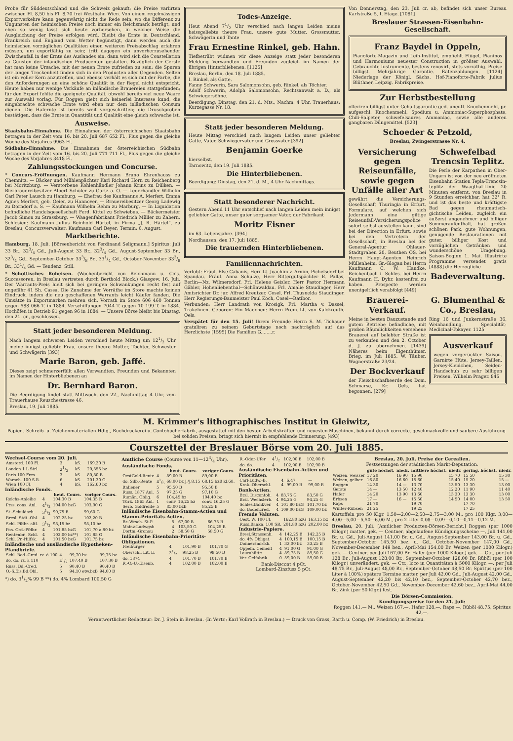Probe für Süddeutschland und die Schweiz gekauft; die Preise variirten zwischen Fl. 8,50 bis Fl. 8,70 frei Westbahn Wien. Von einem regelmässigen Exportverkehre kann gegenwärtig nicht die Rede sein, wo die Differenz zu Ungunsten der heimischen Preise noch immer ein Reichsmark beträgt, und eben so wenig lässt sich heute vorhersehen, in welcher Weise die Ausgleichung der Preise erfolgen wird. Bleibt die Ernte in Deutschland, Frankreich und England vom Wetter begünstigt, dann werden auch die heimischen vorzüglichen Qualitäten einen weiteren Preisabschlag erfahren müssen, um exportfähig zu sein; tritt dagegen ein unvorherzusehender Zwischenfall in der Ernte des Auslandes ein, dann wird sich die Constellation zu Gunsten der inländischen Producenten gestalten. Bezüglich der Gerste hat man keine Ursache, mit der neuen Ernte zufrieden zu sein; die Spuren der langen Trockenheit finden sich in den Producten aller Gegenden. Selten ist ein voller Kern anzutreffen, und ebenso verhält es sich mit der Farbe, die den Anforderungen an eine schöne Qualität in der Regel nicht entspricht. Heute haben nur wenige Verkäufe an inländische Brauereien stattgefunden; für den Export fehlte die geeignete Qualität, obwohl bereits viel neue Waare zur Auswahl vorlag. Für Roggen giebt sich keinerlei Interesse kund, die eingebrachte schwache Ernte wird eben nur dem inländischen Consum dienen. Die Hafernte ist bereits weit vorgeschritten; die Druschproben bestätigen, dass die Ernte in Quantität und Qualität eine gleich schwache ist.
Ausweise.
Staatsbahn-Einnahme. Die Einnahmen der österreichischen Staatsbahn betragen in der Zeit vom 16. bis 20. Juli 687 652 Fl., Plus gegen die gleiche Woche des Vorjahres 9963 Fl.
Südbahn-Einnahme. Die Einnahmen der österreichischen Südbahn betragen in der Zeit vom 16. bis 20. Juli 771 711 Fl., Plus gegen die gleiche Woche des Vorjahres 3418 Fl.
Zahlungsstockungen und Concurse.
* Concurs-Eröffnungen. Kaufmann Hermann Bruno Ehrenhauss zu Chemnitz. — Bäcker und Mühlenpächter Karl Richard Horn zu Reichenberg bei Moritzburg. — Verstorbene Kohlenhändler Johann Krins zu Dülken. — Bierbrauereibesitzer Albert Schüler zu Gartz a. O. — Lederhändler Wilhelm Carl Peter Lausch zu Hamburg. — Ehefrau des Kaufmanns A. Merfert, Emma Agnes Merfert, geb. Geier, zu Hannover. — Brauereibesitzer Georg Ladewig zu Dorndorf a. S. — Kaufmann Wilhelm Rehm zu Marburg. — In Liquidation befindliche Handelsgesellschaft Ferd. Kittel zu Schwiebus. — Bäckermeister Jacob Simon zu Strassburg. — Waagenfabrikant Friedrich Müller zu Zabern. Schlesien: Kaufmann Julius Reinhold Härtel, in Firma „J. R. Härtel“, zu Breslau; Concursverwalter: Kaufmann Carl Beyer; Termin: 6. August.
Marktberichte.
Hamburg, 18. Juli. [Börsenbericht von Ferdinand Seligmann.] Spiritus: Juli 33 Br., 323/4 Gd., Juli-August 33 Br., 323/4 Gd., August-September 33 Br., 323/4 Gd., September-October 333/8 Br., 331/4 Gd., October-November 333/8 Br., 331/4 Gd. — Tendenz: Still.
* Schottisches Roheisen. (Wochenbericht von Reichmann u. Co's. Successoren, in Breslau vertreten durch Berthold Block.) Glasgow, 16. Juli. Der Warrants-Preis hielt sich bei geringen Schwankungen recht fest auf ungefähr 41 Sh. Cassa. Die Zunahme der Vorräthe im Store machte keinen Eindruck, indem die neu geschaffenen Warrants leicht Käufer fanden. Die Umsätze in Exportmarken mehren sich. Vorrath im Store 606 460 Tonnen gegen 588 066 T. in 1884. Verschiffungen 7044 T. gegen 10 199 T. in 1884. Hochöfen in Betrieb 91 gegen 96 in 1884. — Unsere Börse bleibt bis Dinstag, den 21. cr., geschlossen.
Statt jeder besonderen Meldung.
Nach langem schweren Leiden verschied heute Mittag um 121/2 Uhr meine innigst geliebte Frau, unsere theure Mutter, Tochter, Schwester und Schwägerin [393]
Marie Baron, geb. Jaffé.
Dieses zeigt schmerzerfüllt allen Verwandten, Freunden und Bekannten im Namen der Hinterbliebenen an
Dr. Bernhard Baron.
Die Beerdigung findet statt Mittwoch, den 22., Nachmittag 4 Uhr, vom Trauerhause Reuschestrasse 46.
Breslau, 19. Juli 1885.
Todes-Anzeige.
Heut Abend 71/2 Uhr verschied nach langen Leiden meine heissgeliebte theure Frau, unsere gute Mutter, Grossmutter, Schwägerin und Tante
Frau Ernestine Rinkel, geb. Hahn.
Tiefbetrübt widmen wir diese Anzeige statt jeder besonderen Meldung Verwandten und Freunden zugleich im Namen der übrigen Hinterbliebenen. [1125]
Breslau, Berlin, den 18. Juli 1885.
I. Rinkel, als Gatte.
Fanny Schwerin, Sara Salomonsohn, geb. Rinkel, als Töchter.
Adolf Schwerin, Adolph Salomonsohn, Rechtsanwalt a. D., als Schwiegersöhne.
Beerdigung: Dinstag, den 21. d. Mts., Nachm. 4 Uhr. Trauerhaus: Kurzegasse Nr. 18.
Statt jeder besonderen Meldung.
Heute Mittag verschied nach langem Leiden unser geliebter Gatte, Vater, Schwiegervater und Grossvater [392]
Benjamin Goerke
hierselbst.
Tarnowitz, den 19. Juli 1885.
Die Hinterbliebenen.
Beerdigung: Dinstag, den 21. d. M., 4 Uhr Nachmittags.
Statt besonderer Nachricht.
Gestern Abend 11 Uhr entschlief nach langen Leiden mein innigst geliebter Gatte, unser guter sorgsamer Vater, der Fabrikant
Moritz Eisner
im 63. Lebensjahre. [394]
Nordhausen, den 17. Juli 1885.
Die trauernden Hinterbliebenen.
Familiennachrichten.
Verlobt: Fräul. Else Cabanis, Herr Lt. Joachim v. Arnim, Pichelsdorf bei Spandau. Fräul. Anna Schulze, Herr Rittergutspächter E. Pallas, Berlin—Nz. Wilmersdorf. Frl. Helene Geisler, Herr Pastor Hermann Gäbler, Hohenliebenthal—Schönwaldau. Frl. Amalie Staudinger, Herr Amtsrichter Dr. jur. Alfred Kreutzer, Cosel, Frl. Thusnelda Staudinger. Herr Regierungs-Baumeister Paul Koch, Cosel—Ratibor.
Verbunden: Herr Landrath von Krosigk, Frl. Martha v. Dassel, Trakehnen. Geboren: Ein Mädchen: Herrn Prem.-Lt. von Kalckreuth, Oels.
Verspätet für den 15. Juli! Ihrem Freunde Herrn S. M. Tichauer gratuliren zu seinem Geburtstage noch nachträglich auf das Herzlichste [1595] Die Familien G........r.
Von Donnerstag, den 23. Juli cr. ab, befindet sich unser Bureau Karlstraße 5, I. Etage. [1081]
Breslauer Strassen-Eisenbahn-Gesellschaft.
Franz Baydel in Oppeln,
Pianoforte-Magazin und Leih-Institut, empfiehlt Flügel, Pianinos und Harmoniums neuester Construction in größter Auswahl. Gebrauchte Instrumente, bestens renovirt, stets vorräthig. Preise billigst. Mehrjährige Garantie. Ratenzahlungen. [1124] Niederlage der Königl. Sächs. Hof-Pianoforte-Fabrik Julius Blüthner, Leipzig. Fabrikpreise.
Zur Herbstbestellung
offeriren billigst unter Gehaltsgarantie ged. unentl. Knochenmehl, pr. aufgeschl. Knochenmehl, Spodium u. Ammoniac-Superphosphate, Chili-Salpeter, schwefelsaures Ammoniac, sowie alle anderen gangbaren Düngemittel. [523]
Schoeder & Petzold,
Breslau, Zwingerstrasse Nr. 4.
Versicherung gegen Reiseunfälle, sowie gegen Unfälle aller Art
gewährt die Versicherungs-Gesellschaft Thuringia in Erfurt. Formulare, auf welchen sich Jedermann eine giltige Reiseunfall-Versicherungspolice sofort selbst ausstellen kann, sind bei der Direction in Erfurt, sowie bei den Vertretern der Gesellschaft, in Breslau bei der General-Agentur Ohlauer-Stadtgraben 20, Beuthen OS. bei Herrn Haupt-Agenten Heinrich Müllenheim, Gr.-Glogau bei Herrn Kaufmann C. W. Handke, Reichenbach i. Schles. bei Herrn Kaufmann H. Dyhr, kostenfrei zu haben. Prospecte werden unentgeltlich verabfolgt [449]
Schwefelbad Trencsin Teplitz.
Die Perle der Karpathen in Ober-Ungarn ist von der neu eröffneten Eisenbahn Station Tepla-Trencsin-teplitz der Waagthal-Linie 20 Minuten entfernt, von Breslau in 9 Stunden erreichbar, hat 32° R. und ist das beste und kräftigste Bad gegen rheumatisch-gichtische Leiden, zugleich ein äußerst angenehmer und billiger Sommeraufenthalt, hat großen schönen Park, gute Wohnungen, genügende Restaurationen mit guter, billiger Kost und vorzüglichen Getränken und wunderschöne Umgebung. Saison-Beginn 1. Mai. Illustrirte Programme versendet gratis [4888] die Herzogliche
Badeverwaltung.
Brauerei-Verkauf.
Meine in besten Bauzustande und gutem Betriebe befindliche, mit großen Räumlichkeiten versehene Brauerei auf belebter Straße ist zu verkaufen und den 2. October d. J. zu übernehmen. [1439] Näheres beim Eigenthümer. Brieg, im Juli 1885. W. Täuber, Wagnerstraße 23/24.
Der Bockverkauf
der Fleischschafheerde des Dom. Schmarse, Kr. Oels, hat begonnen. [279]
G. Blumenthal & Co., Breslau,
Ring 16 und Junkernstraße 36, Weinhandlung. Specialität: Medicinal-Tokayer. 1125
Ausverkauf
wegen vorgerückter Saison. Garnirte Hüte, Jersey-Taillen, Jersey-Kleidchen, Seiden-Handschuh zu sehr billigen Preisen. Wilhelm Prager. 845
M. Krimmer's lithographisches Institut in Gleiwitz,
Papier-, Schreib- u. Zeichenmaterialien-Hdlg., Buchdruckerei u. Contobücherfabrik, ausgestattet mit den besten Arbeitskräften und neuesten Maschinen, bekannt durch correcte, geschmackvolle und saubere Ausführung bei soliden Preisen, bringt sich hiermit in empfehlende Erinnerung. [493]
Courszettel der Breslauer Börse vom 20. Juli 1885.
Wechsel-Course vom 20. Juli.
| Amsterd. 100 Fl. | 3 | kS. | 169,20 B |
| London 1 L.Strl. | 21/2 | kS. | 20,355 bz |
| Paris 100 Frcs. | 3 | kS. | 80,80 B |
| Warsch. 100 S.R. | 6 | kS. | 201,30 G |
| Wien 100 Fl. | 4 | kS. | 162,60 bz |
Inländische Fonds.
| | | heut. Cours. | voriger Cours. |
| --- | --- | --- | --- |
| Reichs-Anleihe | 4 | 104,30 B | 104,35 B |
| Prss. cons. Anl. | 41/2 | 104,00 bzG | 103,90 G |
| St.-Schuldsch. | 31/2 | 99,75 B | 99,60 G |
| Bresl. Stdt.-Obl. | 4 | 102,25 bz | 102,20 B |
| Schl. Pfdbr. altl. | 31/2 | 98,15 bz | 98,10 bz |
| Pos. Crd.-Pfdbr. | 4 | 101,85 bzG | 101,70 à 80 bz |
| Rentenbr., Schl. | 4 | 102,00 bz**) | 101,85 G |
| Schl. Pr.-Hilfsk. | 4 | 101,50 bzG | 101,75 bz |
Inländische und ausländische Hypotheken-Pfandbriefe.
| Schl. Bod.-Cred. rz. à 100 | 4 | 99,70 bz | 99,75 bz |
| do. do. rz. à 110 | 41/2 | 107,40 B | 107,30 B |
| Russ. Bd.-Cred. | 5 | 90,40 B | 90,40 B |
| O.-S.Eis.Bd.Obl. | 5 | 94,10 etw.bzB | 94,00 B |
*) do. 31/2% 99 B **) do. 4% Lombard 100,50 G
Amtliche Course (Course von 11—123/4 Uhr). Ausländische Fonds.
| | | heut. Cours. | voriger Cours. |
| --- | --- | --- | --- |
| OestGold-Rente | 4 | 89,00 B | 89,00 B |
| do. Silb.-Rente | 41/5 | 68,00 bz J./J.8,15 | 68,15 bzB kl.68, |
| Italiener | 5 | 95,50 B | 95,50 B |
| Russ. 1877 Anl. | 5 | 97,25 G | 97,10 G |
| Rumän. Oblig. | 6 | 104,45 bz | 104,40 bz |
| Türk. 1865 Anl. | 1 | conv. 16,25 bz | conv. 16,25 G |
| Serb. Goldrente | 5 | 85,00 bzB | 85,25 B |
Inländische Eisenbahn-Stamm-Actien und Stamm-Prioritäts-Actien.
| Br.-Wrsch. St.P. | 5 | 67,00 B | 66,75 B |
| Mainz-Ludwgsh | 4 | 103,50 G | 104,25 B |
| Dortm.-Gronau | 2 | 58,50 G | 58,50 G |
Inländische Eisenbahn-Prioritäts-Obligationen.
| Freiburger | 4 | 101,90 B | 101,70 G |
| Oberschl. Lit. E. | 31/2 | 98,25 B | 98,50 B |
| do. 1874 | 4 | 101,70 B | 101,70 B |
| R.-O.-U.-Eisenb. | 4 | 102,00 B | 102,00 B |
| R.-Oder-Ufer | 41/2 | 102,00 B | 102,00 B |
| do. do. | 4 | 102,90 B | 102,90 B |
Ausländische Eisenbahn-Actien und Prioritäten.
| Carl-Ludw.-B. | 4 | 6,47 | — |
| Krak.-Oberschl. | 4 | 99,00 B | 99,00 B |
Bank-Actien.
| Brsl. Discontob. | 4 | 83,75 G | 83,50 G |
| Brsl. Wechslerb. | 4 | 94,25 G | 94,25 G |
| Schles.Bankver. | 4 | 101,80 bzG | 101,70 bz |
| do. Bodencred. | 4 | 109,00 bzG | 109,00 bz |
Fremde Valuten.
| Oest. W. 100 Fl. | 162,80 bzG | 163,15 bz |
| Russ.Bankn. 100 SR. | 201,80 bzG | 202,00 bz |
Industrie-Papiere.
| Bresl.Strassenb. | 4 | 142,25 B | 142,25 B |
| do. 4% Obligat. | 4 | 100,15 B | 100,15 B |
| Donnersmrckh. | 1 | 33,00 bz | 33,25 B |
| Oppeln. Cement | 4 | 91,00 G | 91,00 G |
| Laurahütte | 4 | 89,75 B | 89,50 G |
| Ver. Oelfabrik. | 0 | 59,00 B | 59,00 B |
Bank-Discont 4 pCt.
Lombard-Zinsfuss 5 pCt.
Breslau, 20. Juli. Preise der Cerealien.
Festsetzungen der städtischen Markt-Deputation.
| | gute höchst. | niedr. | mittlere höchst. | niedr. | gering. höchst. | niedr. |
| --- | --- | --- | --- | --- | --- | --- |
| Weizen, weisser | 17 20 | 16 90 | 15 90 | 15 70 | 15 50 | 15 30 |
| Weizen, gelber | 16 80 | 16 60 | 15 60 | 15 40 | 15 20 | 15 — |
| Roggen | 14 30 | 14 — | 13 70 | 13 50 | 13 30 | 13 00 |
| Gerste | 14 — | 13 50 | 12 40 | 12 20 | 11 90 | 11 40 |
| Hafer | 14 20 | 13 90 | 13 60 | 13 30 | 13 30 | 13 00 |
| Erbsen | 17 — | 16 — | 15 50 | 14 50 | 14 00 | 13 50 |
| Raps | 21 70 | | 19 70 | | 17 70 | |
| Winter-Rübsen | 21 25 | | 19 25 | | 17 25 | |
Kartoffeln pro 50 Klgr. 1,50—2,00—2,50—2,75—3,00 M., pro 100 Klgr. 3,00—4,00—5,00—5,50—6,00 M., pro 2 Liter 0,08—0,09—0,10—0,11—0,12 M.
Breslau, 20. Juli. [Amtlicher Producten-Börsen-Bericht.] Roggen (per 1000 Kilogr.) matter, gek. — Centner, abgelaufene Kündigungsscheine —, Juli 141,00 Br. u. Gd., Juli-August 141,00 Br. u. Gd., August-September 143,00 Br. u. Gd., September-October 145,50 bez. u. Gd., October-November 147,00 Gd., November-December 149 bez., April-Mai 154,00 Br. Weizen (per 1000 Kilogr.) gek. — Centner, per Juli 167,00 Br. Hafer (per 1000 Kilogr.) gek. — Ctr., per Juli 128 Br., Juli-August 128,00 Br., September-October 128,00 Br. Rüböl (per 100 Kilogr.) unverändert, gek. — Ctr., loco in Quantitäten à 5000 Kilogr. —, per Juli 48,75 Br., Juli-August 48,00 Br., September-October 48,50 Br. Spiritus (per 100 Liter à 100%) spätere Termine matter, per Juli 42,00 Gd., Juli-August 42,00 Gd., August-September 42,20 bis 42,10 bez., September-October 42,70 bez., October-November 42,50 Gd., November-December 42,60 bez., April-Mai 44,00 Br. Zink (per 50 Klgr.) fest.
Die Börsen-Commission.
Kündigungspreise für den 21. Juli:
Roggen 141,— M., Weizen 167,—, Hafer 128,—, Raps —, Rüböl 48,75, Spiritus 42,—.
Verantwortlicher Redacteur: Dr. J. Stein in Breslau. (In Vertr.: Karl Vollrath in Breslau.) — Druck von Grass, Barth u. Comp. (W. Friedrich) in Breslau.